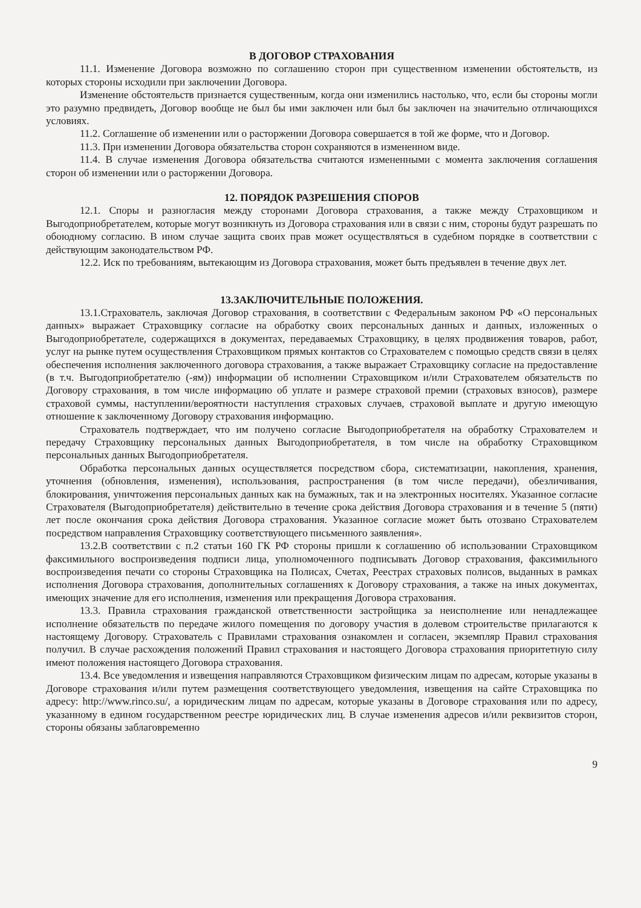В ДОГОВОР СТРАХОВАНИЯ
11.1. Изменение Договора возможно по соглашению сторон при существенном изменении обстоятельств, из которых стороны исходили при заключении Договора.
Изменение обстоятельств признается существенным, когда они изменились настолько, что, если бы стороны могли это разумно предвидеть, Договор вообще не был бы ими заключен или был бы заключен на значительно отличающихся условиях.
11.2. Соглашение об изменении или о расторжении Договора совершается в той же форме, что и Договор.
11.3. При изменении Договора обязательства сторон сохраняются в измененном виде.
11.4. В случае изменения Договора обязательства считаются измененными с момента заключения соглашения сторон об изменении или о расторжении Договора.
12. ПОРЯДОК РАЗРЕШЕНИЯ СПОРОВ
12.1. Споры и разногласия между сторонами Договора страхования, а также между Страховщиком и Выгодоприобретателем, которые могут возникнуть из Договора страхования или в связи с ним, стороны будут разрешать по обоюдному согласию. В ином случае защита своих прав может осуществляться в судебном порядке в соответствии с действующим законодательством РФ.
12.2. Иск по требованиям, вытекающим из Договора страхования, может быть предъявлен в течение двух лет.
13.ЗАКЛЮЧИТЕЛЬНЫЕ ПОЛОЖЕНИЯ.
13.1.Страхователь, заключая Договор страхования, в соответствии с Федеральным законом РФ «О персональных данных» выражает Страховщику согласие на обработку своих персональных данных и данных, изложенных о Выгодоприобретателе, содержащихся в документах, передаваемых Страховщику, в целях продвижения товаров, работ, услуг на рынке путем осуществления Страховщиком прямых контактов со Страхователем с помощью средств связи в целях обеспечения исполнения заключенного договора страхования, а также выражает Страховщику согласие на предоставление (в т.ч. Выгодоприобретателю (-ям)) информации об исполнении Страховщиком и/или Страхователем обязательств по Договору страхования, в том числе информацию об уплате и размере страховой премии (страховых взносов), размере страховой суммы, наступлении/вероятности наступления страховых случаев, страховой выплате и другую имеющую отношение к заключенному Договору страхования информацию.
Страхователь подтверждает, что им получено согласие Выгодоприобретателя на обработку Страхователем и передачу Страховщику персональных данных Выгодоприобретателя, в том числе на обработку Страховщиком персональных данных Выгодоприобретателя.
Обработка персональных данных осуществляется посредством сбора, систематизации, накопления, хранения, уточнения (обновления, изменения), использования, распространения (в том числе передачи), обезличивания, блокирования, уничтожения персональных данных как на бумажных, так и на электронных носителях. Указанное согласие Страхователя (Выгодоприобретателя) действительно в течение срока действия Договора страхования и в течение 5 (пяти) лет после окончания срока действия Договора страхования. Указанное согласие может быть отозвано Страхователем посредством направления Страховщику соответствующего письменного заявления».
13.2.В соответствии с п.2 статьи 160 ГК РФ стороны пришли к соглашению об использовании Страховщиком факсимильного воспроизведения подписи лица, уполномоченного подписывать Договор страхования, факсимильного воспроизведения печати со стороны Страховщика на Полисах, Счетах, Реестрах страховых полисов, выданных в рамках исполнения Договора страхования, дополнительных соглашениях к Договору страхования, а также на иных документах, имеющих значение для его исполнения, изменения или прекращения Договора страхования.
13.3. Правила страхования гражданской ответственности застройщика за неисполнение или ненадлежащее исполнение обязательств по передаче жилого помещения по договору участия в долевом строительстве прилагаются к настоящему Договору. Страхователь с Правилами страхования ознакомлен и согласен, экземпляр Правил страхования получил. В случае расхождения положений Правил страхования и настоящего Договора страхования приоритетную силу имеют положения настоящего Договора страхования.
13.4. Все уведомления и извещения направляются Страховщиком физическим лицам по адресам, которые указаны в Договоре страхования и/или путем размещения соответствующего уведомления, извещения на сайте Страховщика по адресу: http://www.rinco.su/, а юридическим лицам по адресам, которые указаны в Договоре страхования или по адресу, указанному в едином государственном реестре юридических лиц. В случае изменения адресов и/или реквизитов сторон, стороны обязаны заблаговременно
9